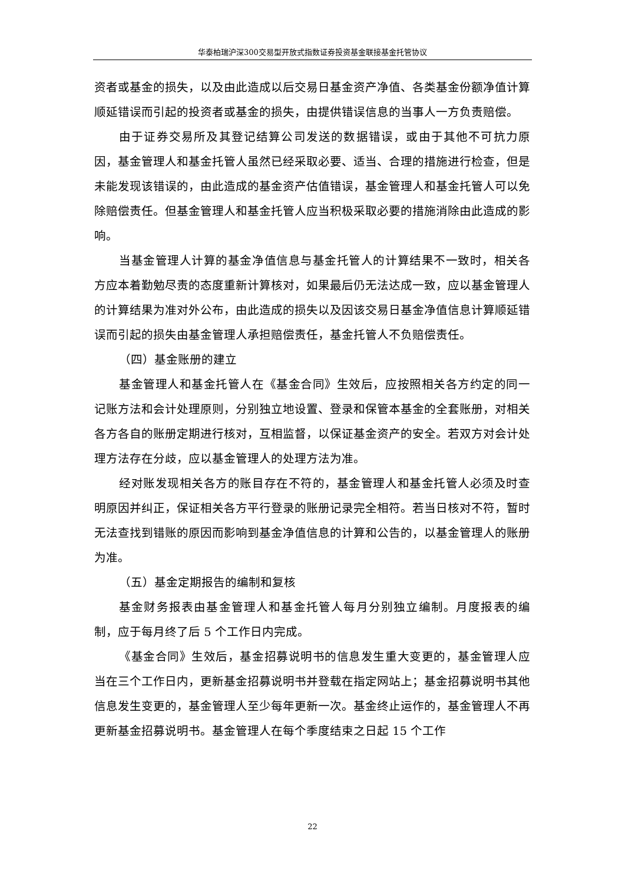华泰柏瑞沪深300交易型开放式指数证券投资基金联接基金托管协议
资者或基金的损失，以及由此造成以后交易日基金资产净值、各类基金份额净值计算顺延错误而引起的投资者或基金的损失，由提供错误信息的当事人一方负责赔偿。
由于证券交易所及其登记结算公司发送的数据错误，或由于其他不可抗力原因，基金管理人和基金托管人虽然已经采取必要、适当、合理的措施进行检查，但是未能发现该错误的，由此造成的基金资产估值错误，基金管理人和基金托管人可以免除赔偿责任。但基金管理人和基金托管人应当积极采取必要的措施消除由此造成的影响。
当基金管理人计算的基金净值信息与基金托管人的计算结果不一致时，相关各方应本着勤勉尽责的态度重新计算核对，如果最后仍无法达成一致，应以基金管理人的计算结果为准对外公布，由此造成的损失以及因该交易日基金净值信息计算顺延错误而引起的损失由基金管理人承担赔偿责任，基金托管人不负赔偿责任。
（四）基金账册的建立
基金管理人和基金托管人在《基金合同》生效后，应按照相关各方约定的同一记账方法和会计处理原则，分别独立地设置、登录和保管本基金的全套账册，对相关各方各自的账册定期进行核对，互相监督，以保证基金资产的安全。若双方对会计处理方法存在分歧，应以基金管理人的处理方法为准。
经对账发现相关各方的账目存在不符的，基金管理人和基金托管人必须及时查明原因并纠正，保证相关各方平行登录的账册记录完全相符。若当日核对不符，暂时无法查找到错账的原因而影响到基金净值信息的计算和公告的，以基金管理人的账册为准。
（五）基金定期报告的编制和复核
基金财务报表由基金管理人和基金托管人每月分别独立编制。月度报表的编制，应于每月终了后 5 个工作日内完成。
《基金合同》生效后，基金招募说明书的信息发生重大变更的，基金管理人应当在三个工作日内，更新基金招募说明书并登载在指定网站上；基金招募说明书其他信息发生变更的，基金管理人至少每年更新一次。基金终止运作的，基金管理人不再更新基金招募说明书。基金管理人在每个季度结束之日起 15 个工作
22